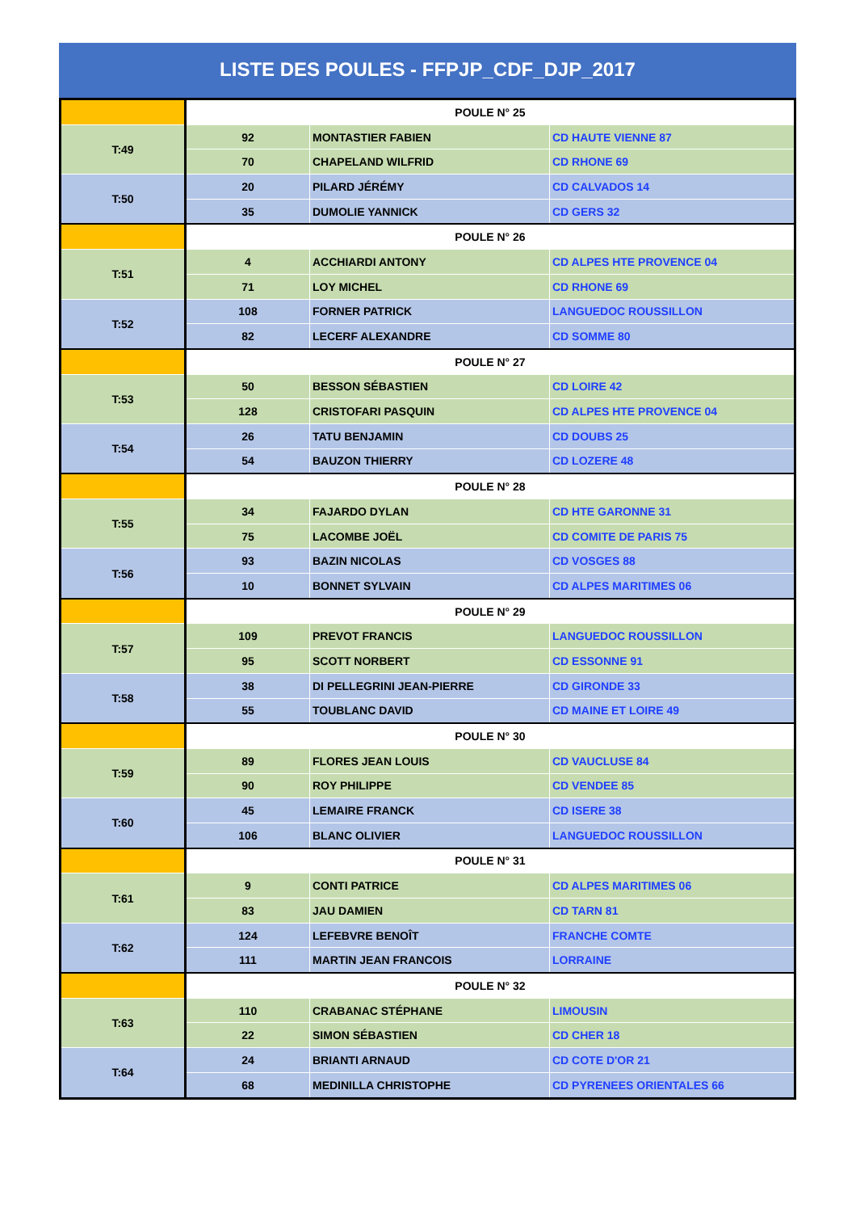LISTE DES POULES - FFPJP_CDF_DJP_2017
| | POULE N° 25 | | |
| T:49 | 92 | MONTASTIER FABIEN | CD HAUTE VIENNE 87 |
| | 70 | CHAPELAND WILFRID | CD RHONE 69 |
| T:50 | 20 | PILARD JÉRÉMY | CD CALVADOS 14 |
| | 35 | DUMOLIE YANNICK | CD GERS 32 |
| | POULE N° 26 | | |
| T:51 | 4 | ACCHIARDI ANTONY | CD ALPES HTE PROVENCE 04 |
| | 71 | LOY MICHEL | CD RHONE 69 |
| T:52 | 108 | FORNER PATRICK | LANGUEDOC ROUSSILLON |
| | 82 | LECERF ALEXANDRE | CD SOMME 80 |
| | POULE N° 27 | | |
| T:53 | 50 | BESSON SÉBASTIEN | CD LOIRE 42 |
| | 128 | CRISTOFARI PASQUIN | CD ALPES HTE PROVENCE 04 |
| T:54 | 26 | TATU BENJAMIN | CD DOUBS 25 |
| | 54 | BAUZON THIERRY | CD LOZERE 48 |
| | POULE N° 28 | | |
| T:55 | 34 | FAJARDO DYLAN | CD HTE GARONNE 31 |
| | 75 | LACOMBE JOËL | CD COMITE DE PARIS 75 |
| T:56 | 93 | BAZIN NICOLAS | CD VOSGES 88 |
| | 10 | BONNET SYLVAIN | CD ALPES MARITIMES 06 |
| | POULE N° 29 | | |
| T:57 | 109 | PREVOT FRANCIS | LANGUEDOC ROUSSILLON |
| | 95 | SCOTT NORBERT | CD ESSONNE 91 |
| T:58 | 38 | DI PELLEGRINI JEAN-PIERRE | CD GIRONDE 33 |
| | 55 | TOUBLANC DAVID | CD MAINE ET LOIRE 49 |
| | POULE N° 30 | | |
| T:59 | 89 | FLORES JEAN LOUIS | CD VAUCLUSE 84 |
| | 90 | ROY PHILIPPE | CD VENDEE 85 |
| T:60 | 45 | LEMAIRE FRANCK | CD ISERE 38 |
| | 106 | BLANC OLIVIER | LANGUEDOC ROUSSILLON |
| | POULE N° 31 | | |
| T:61 | 9 | CONTI PATRICE | CD ALPES MARITIMES 06 |
| | 83 | JAU DAMIEN | CD TARN 81 |
| T:62 | 124 | LEFEBVRE BENOÎT | FRANCHE COMTE |
| | 111 | MARTIN JEAN FRANCOIS | LORRAINE |
| | POULE N° 32 | | |
| T:63 | 110 | CRABANAC STÉPHANE | LIMOUSIN |
| | 22 | SIMON SÉBASTIEN | CD CHER 18 |
| T:64 | 24 | BRIANTI ARNAUD | CD COTE D'OR 21 |
| | 68 | MEDINILLA CHRISTOPHE | CD PYRENEES ORIENTALES 66 |